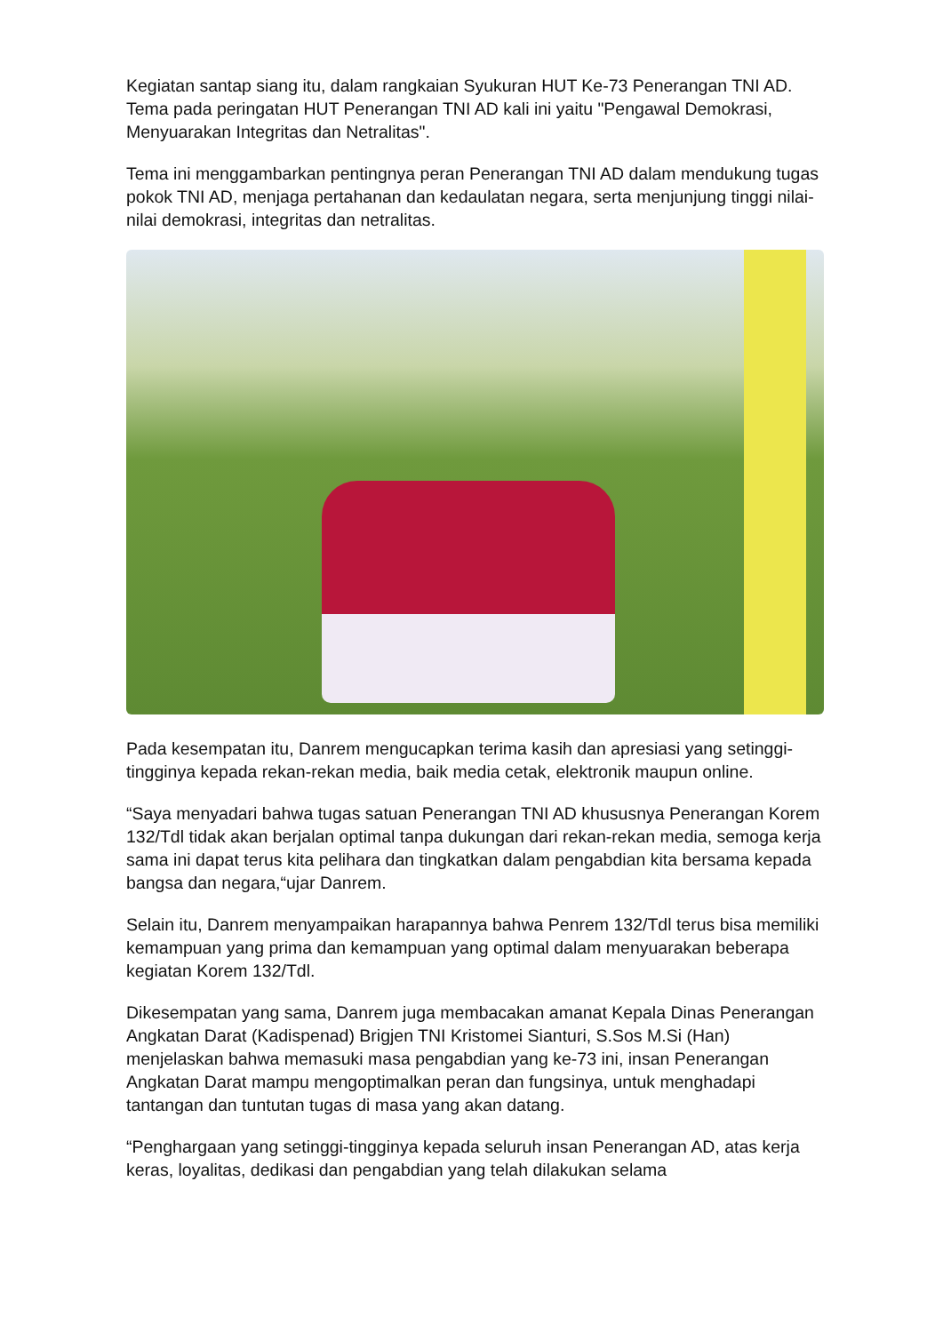Kegiatan santap siang itu, dalam rangkaian Syukuran HUT Ke-73 Penerangan TNI AD. Tema pada peringatan HUT Penerangan TNI AD kali ini yaitu "Pengawal Demokrasi, Menyuarakan Integritas dan Netralitas".
Tema ini menggambarkan pentingnya peran Penerangan TNI AD dalam mendukung tugas pokok TNI AD, menjaga pertahanan dan kedaulatan negara, serta menjunjung tinggi nilai-nilai demokrasi, integritas dan netralitas.
Pada kesempatan itu, Danrem mengucapkan terima kasih dan apresiasi yang setinggi-tingginya kepada rekan-rekan media, baik media cetak, elektronik maupun online.
“Saya menyadari bahwa tugas satuan Penerangan TNI AD khususnya Penerangan Korem 132/Tdl tidak akan berjalan optimal tanpa dukungan dari rekan-rekan media, semoga kerja sama ini dapat terus kita pelihara dan tingkatkan dalam pengabdian kita bersama kepada bangsa dan negara,“ujar Danrem.
Selain itu, Danrem menyampaikan harapannya bahwa Penrem 132/Tdl terus bisa memiliki kemampuan yang prima dan kemampuan yang optimal dalam menyuarakan beberapa kegiatan Korem 132/Tdl.
Dikesempatan yang sama, Danrem juga membacakan amanat Kepala Dinas Penerangan Angkatan Darat (Kadispenad) Brigjen TNI Kristomei Sianturi, S.Sos M.Si (Han) menjelaskan bahwa memasuki masa pengabdian yang ke-73 ini, insan Penerangan Angkatan Darat mampu mengoptimalkan peran dan fungsinya, untuk menghadapi tantangan dan tuntutan tugas di masa yang akan datang.
“Penghargaan yang setinggi-tingginya kepada seluruh insan Penerangan AD, atas kerja keras, loyalitas, dedikasi dan pengabdian yang telah dilakukan selama